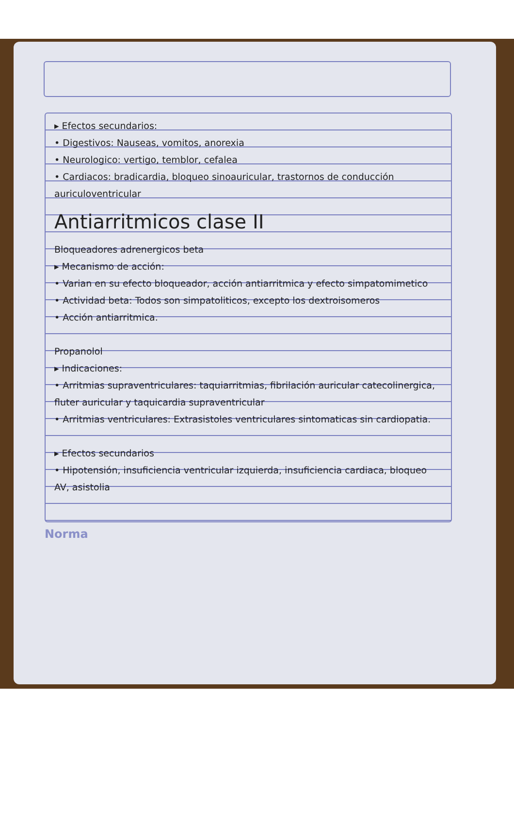▸ Efectos secundarios:
• Digestivos: Nauseas, vomitos, anorexia
• Neurologico: vertigo, temblor, cefalea
• Cardiacos: bradicardia, bloqueo sinoauricular, trastornos de conducción auriculoventricular
Antiarritmicos clase II
Bloqueadores adrenergicos beta
▸ Mecanismo de acción:
• Varian en su efecto bloqueador, acción antiarritmica y efecto simpatomimetico
• Actividad beta: Todos son simpatoliticos, excepto los dextroisomeros
• Acción antiarritmica.
Propanolol
▸ Indicaciones:
• Arritmias supraventriculares: taquiarritmias, fibrilación auricular catecolinergica, fluter auricular y taquicardia supraventricular
• Arritmias ventriculares: Extrasistoles ventriculares sintomaticas sin cardiopatia.
▸ Efectos secundarios
• Hipotensión, insuficiencia ventricular izquierda, insuficiencia cardiaca, bloqueo AV, asistolia
Norma